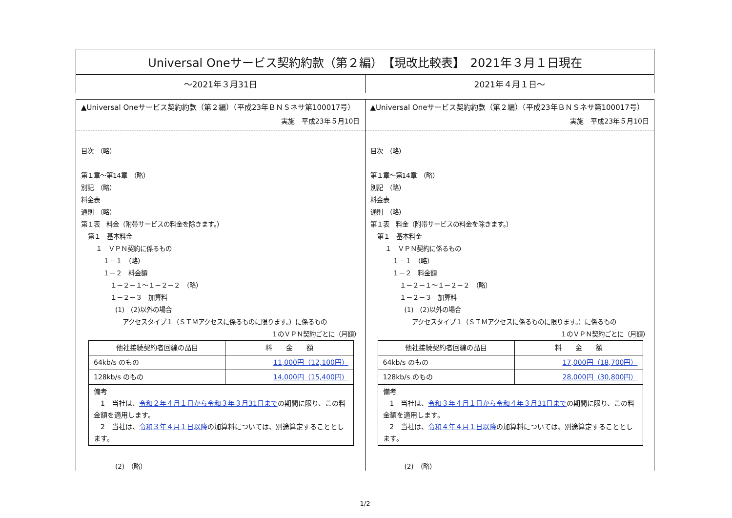Universal Oneサービス契約約款（第２編）　【現改比較表】　2021年３月１日現在
～2021年３月31日 2021年４月１日～
▲Universal Oneサービス契約約款（第２編）（平成23年ＢＮＳネサ第100017号）
実施　平成23年５月10日
目次　（略）
第１章～第14章　（略）
別記　（略）
料金表
通則　（略）
第１表　料金（附帯サービスの料金を除きます。）
第１　基本料金
１　ＶＰＮ契約に係るもの
１－１　（略）
１－２　料金額
１－２－１～１－２－２　（略）
１－２－３　加算料
(1)　(2)以外の場合
アクセスタイプ１（ＳＴＭアクセスに係るものに限ります。）に係るもの
１のＶＰＮ契約ごとに（月額）
| 他社接続契約者回線の品目 | 料 金 額 |
| --- | --- |
| 64kb/s のもの | 11,000円（12,100円） |
| 128kb/s のもの | 14,000円（15,400円） |
| 備考 1 当社は、 令和２年４月１日から令和３年３月31日まで の期間に限り、この料金額を適用します。 2 当社は、 令和３年４月１日以降 の加算料については、別途算定することとします。 | |
(2)　（略）
▲Universal Oneサービス契約約款（第２編）（平成23年ＢＮＳネサ第100017号）
実施　平成23年５月10日
目次　（略）
第１章～第14章　（略）
別記　（略）
料金表
通則　（略）
第１表　料金（附帯サービスの料金を除きます。）
第１　基本料金
１　ＶＰＮ契約に係るもの
１－１　（略）
１－２　料金額
１－２－１～１－２－２　（略）
１－２－３　加算料
(1)　(2)以外の場合
アクセスタイプ１（ＳＴＭアクセスに係るものに限ります。）に係るもの
１のＶＰＮ契約ごとに（月額）
| 他社接続契約者回線の品目 | 料 金 額 |
| --- | --- |
| 64kb/s のもの | 17,000円（18,700円） |
| 128kb/s のもの | 28,000円（30,800円） |
| 備考 1 当社は、 令和３年４月１日から令和４年３月31日まで の期間に限り、この料金額を適用します。 2 当社は、 令和４年４月１日以降 の加算料については、別途算定することとします。 | |
(2)　（略）
1/2